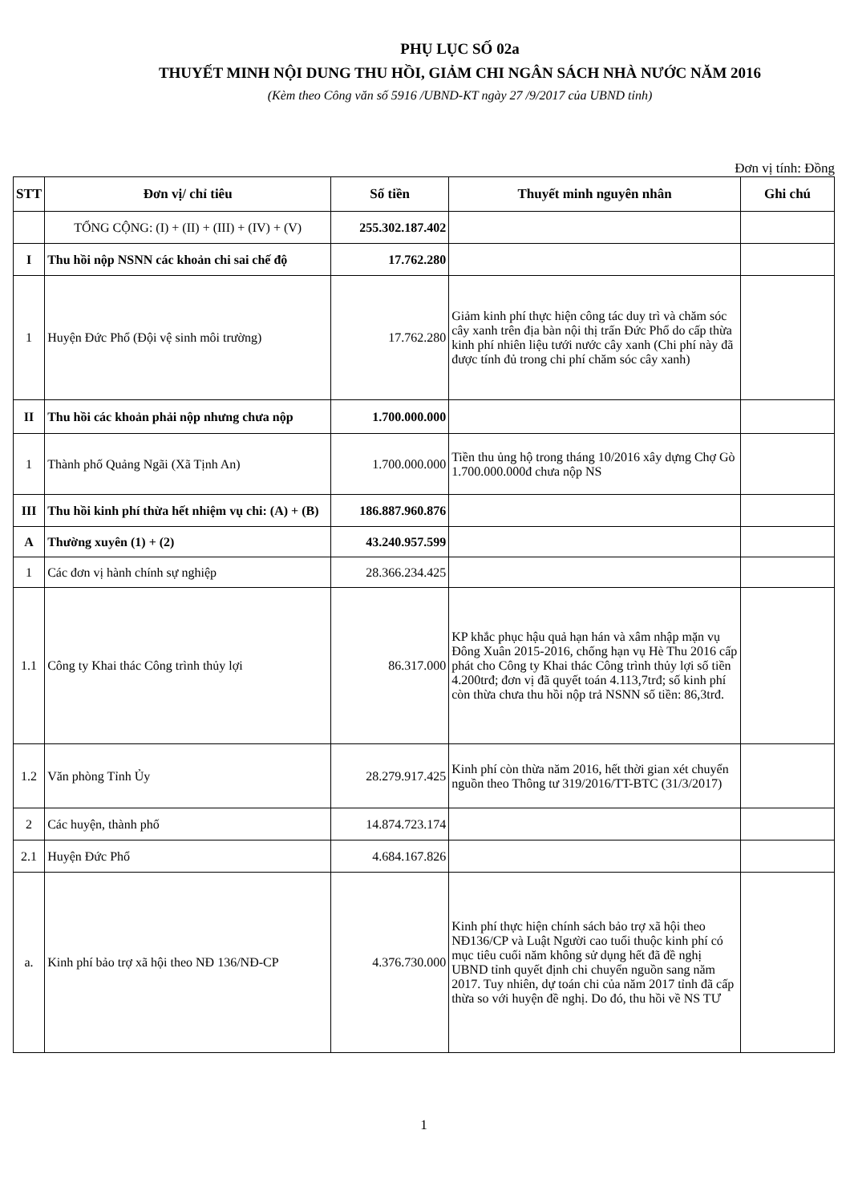PHỤ LỤC SỐ 02a
THUYẾT MINH NỘI DUNG THU HỒI, GIẢM CHI NGÂN SÁCH NHÀ NƯỚC NĂM 2016
(Kèm theo Công văn số 5916 /UBND-KT ngày 27 /9/2017 của UBND tỉnh)
Đơn vị tính: Đồng
| STT | Đơn vị/ chỉ tiêu | Số tiền | Thuyết minh nguyên nhân | Ghi chú |
| --- | --- | --- | --- | --- |
| | TỔNG CỘNG: (I) + (II) + (III) + (IV) + (V) | 255.302.187.402 | | |
| I | Thu hồi nộp NSNN các khoản chi sai chế độ | 17.762.280 | | |
| 1 | Huyện Đức Phổ (Đội vệ sinh môi trường) | 17.762.280 | Giảm kinh phí thực hiện công tác duy trì và chăm sóc cây xanh trên địa bàn nội thị trấn Đức Phổ do cấp thừa kinh phí nhiên liệu tưới nước cây xanh (Chi phí này đã được tính đủ trong chi phí chăm sóc cây xanh) | |
| II | Thu hồi các khoản phải nộp nhưng chưa nộp | 1.700.000.000 | | |
| 1 | Thành phố Quảng Ngãi (Xã Tịnh An) | 1.700.000.000 | Tiền thu ủng hộ trong tháng 10/2016 xây dựng Chợ Gò 1.700.000.000đ chưa nộp NS | |
| III | Thu hồi kinh phí thừa hết nhiệm vụ chi: (A) + (B) | 186.887.960.876 | | |
| A | Thường xuyên (1) + (2) | 43.240.957.599 | | |
| 1 | Các đơn vị hành chính sự nghiệp | 28.366.234.425 | | |
| 1.1 | Công ty Khai thác Công trình thủy lợi | 86.317.000 | KP khắc phục hậu quả hạn hán và xâm nhập mặn vụ Đông Xuân 2015-2016, chống hạn vụ Hè Thu 2016 cấp phát cho Công ty Khai thác Công trình thủy lợi số tiền 4.200trđ; đơn vị đã quyết toán 4.113,7trđ; số kinh phí còn thừa chưa thu hồi nộp trả NSNN số tiền: 86,3trđ. | |
| 1.2 | Văn phòng Tỉnh Ủy | 28.279.917.425 | Kinh phí còn thừa năm 2016, hết thời gian xét chuyển nguồn theo Thông tư 319/2016/TT-BTC (31/3/2017) | |
| 2 | Các huyện, thành phố | 14.874.723.174 | | |
| 2.1 | Huyện Đức Phổ | 4.684.167.826 | | |
| a. | Kinh phí bảo trợ xã hội theo NĐ 136/NĐ-CP | 4.376.730.000 | Kinh phí thực hiện chính sách bảo trợ xã hội theo NĐ136/CP và Luật Người cao tuổi thuộc kinh phí có mục tiêu cuối năm không sử dụng hết đã đề nghị UBND tỉnh quyết định chi chuyển nguồn sang năm 2017. Tuy nhiên, dự toán chi của năm 2017 tỉnh đã cấp thừa so với huyện đề nghị. Do đó, thu hồi về NS TƯ | |
1